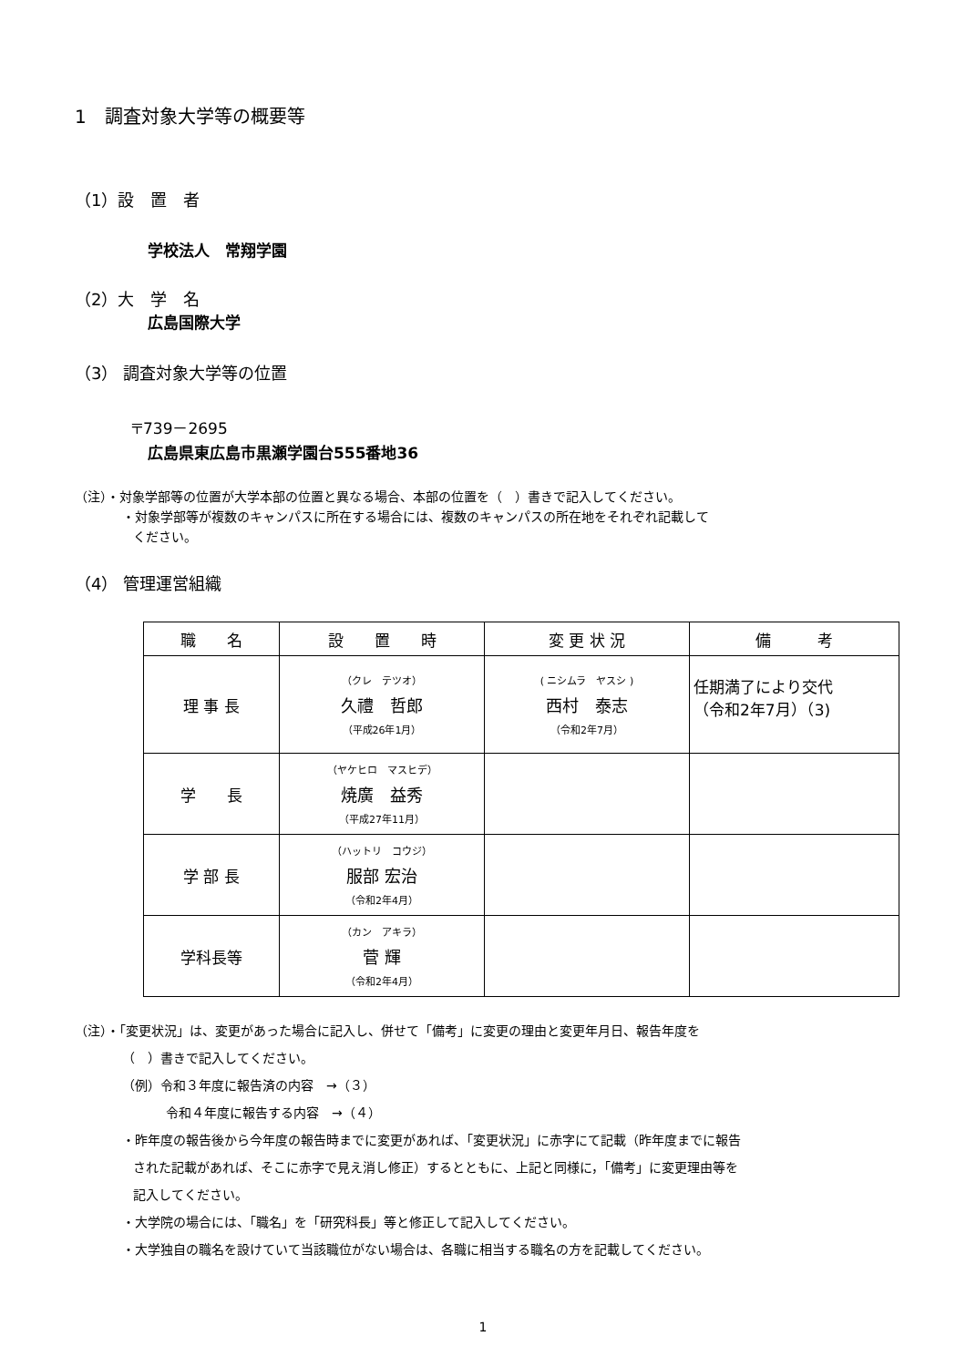1　調査対象大学等の概要等
（1）設　置　者
学校法人　常翔学園
（2）大　学　名
広島国際大学
（3） 調査対象大学等の位置
〒739－2695
広島県東広島市黒瀬学園台555番地36
（注）・対象学部等の位置が大学本部の位置と異なる場合、本部の位置を（　）書きで記入してください。
・対象学部等が複数のキャンパスに所在する場合には、複数のキャンパスの所在地をそれぞれ記載して
ください。
（4） 管理運営組織
| 職 名 | 設 置 時 | 変 更 状 況 | 備 考 |
| --- | --- | --- | --- |
| 理 事 長 | （クレ テツオ） 久禮 哲郎 （平成26年1月） | ( ニシムラ ヤスシ ) 西村 泰志 （令和2年7月） | 任期満了により交代 （令和2年7月）（3) |
| 学 長 | （ヤケヒロ マスヒデ） 焼廣 益秀 （平成27年11月） | | |
| 学 部 長 | （ハットリ コウジ） 服部 宏治 （令和2年4月） | | |
| 学科長等 | （カン アキラ） 菅 輝 （令和2年4月） | | |
（注）・「変更状況」は、変更があった場合に記入し、併せて「備考」に変更の理由と変更年月日、報告年度を
（　）書きで記入してください。
（例）令和３年度に報告済の内容　→（３）
令和４年度に報告する内容　→（４）
・昨年度の報告後から今年度の報告時までに変更があれば、「変更状況」に赤字にて記載（昨年度までに報告
された記載があれば、そこに赤字で見え消し修正）するとともに、上記と同様に，「備考」に変更理由等を
記入してください。
・大学院の場合には、「職名」を「研究科長」等と修正して記入してください。
・大学独自の職名を設けていて当該職位がない場合は、各職に相当する職名の方を記載してください。
1